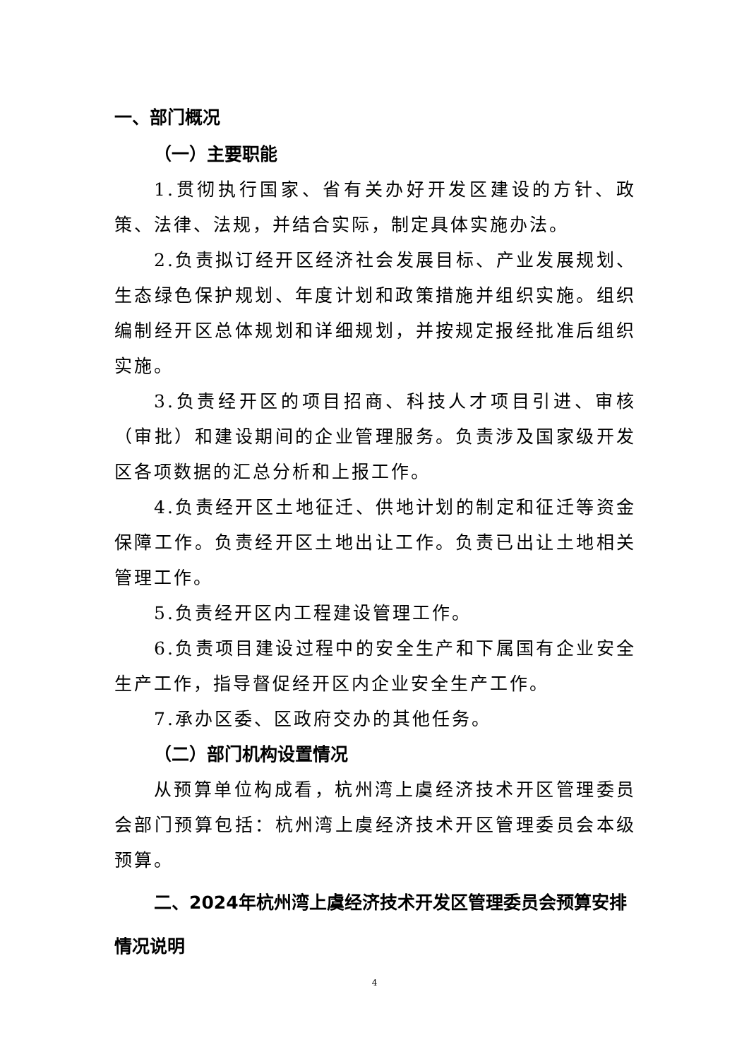一、部门概况
（一）主要职能
1.贯彻执行国家、省有关办好开发区建设的方针、政策、法律、法规，并结合实际，制定具体实施办法。
2.负责拟订经开区经济社会发展目标、产业发展规划、生态绿色保护规划、年度计划和政策措施并组织实施。组织编制经开区总体规划和详细规划，并按规定报经批准后组织实施。
3.负责经开区的项目招商、科技人才项目引进、审核（审批）和建设期间的企业管理服务。负责涉及国家级开发区各项数据的汇总分析和上报工作。
4.负责经开区土地征迁、供地计划的制定和征迁等资金保障工作。负责经开区土地出让工作。负责已出让土地相关管理工作。
5.负责经开区内工程建设管理工作。
6.负责项目建设过程中的安全生产和下属国有企业安全生产工作，指导督促经开区内企业安全生产工作。
7.承办区委、区政府交办的其他任务。
（二）部门机构设置情况
从预算单位构成看，杭州湾上虞经济技术开区管理委员会部门预算包括：杭州湾上虞经济技术开区管理委员会本级预算。
二、2024年杭州湾上虞经济技术开发区管理委员会预算安排情况说明
4